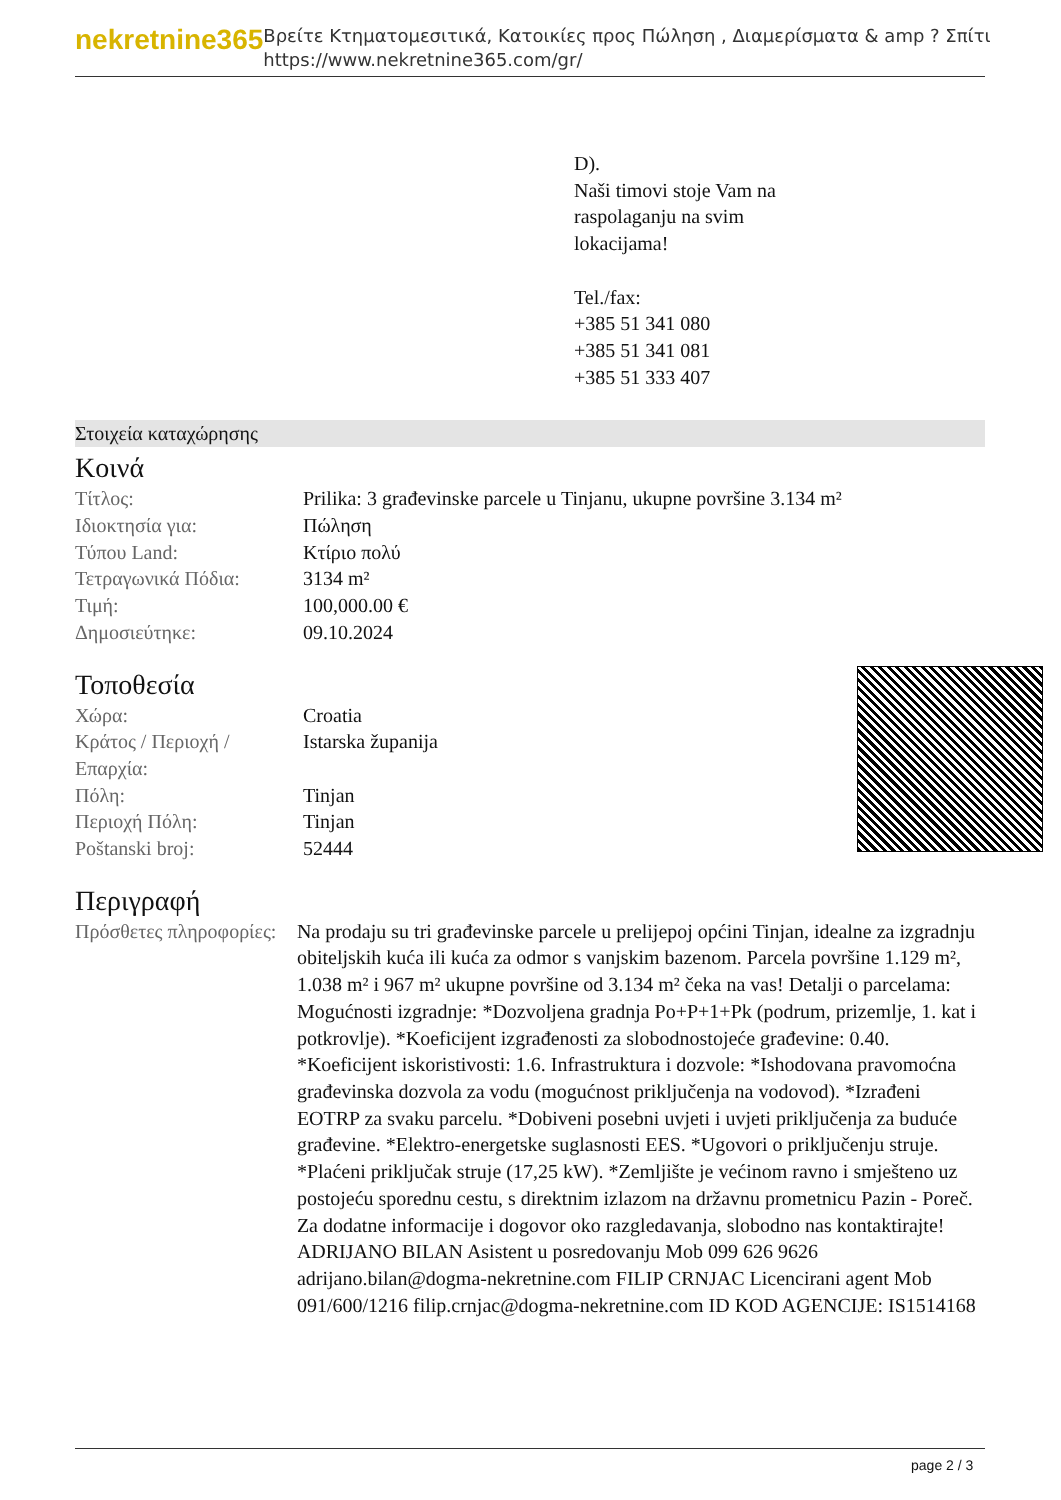nekretnine365
Βρείτε Κτηματομεσιτικά, Κατοικίες προς Πώληση , Διαμερίσματα & amp ? Σπίτι
https://www.nekretnine365.com/gr/
D).
Naši timovi stoje Vam na
raspolaganju na svim
lokacijama!
Tel./fax:
+385 51 341 080
+385 51 341 081
+385 51 333 407
Στοιχεία καταχώρησης
Κοινά
| Τίτλος: | Prilika: 3 građevinske parcele u Tinjanu, ukupne površine 3.134 m² |
| Ιδιοκτησία για: | Πώληση |
| Τύπου Land: | Κτίριο πολύ |
| Τετραγωνικά Πόδια: | 3134 m² |
| Τιμή: | 100,000.00 € |
| Δημοσιεύτηκε: | 09.10.2024 |
Τοποθεσία
| Χώρα: | Croatia |
| Κράτος / Περιοχή / Επαρχία: | Istarska županija |
| Πόλη: | Tinjan |
| Περιοχή Πόλη: | Tinjan |
| Poštanski broj: | 52444 |
Περιγραφή
| Πρόσθετες πληροφορίες: | Na prodaju su tri građevinske parcele u prelijepoj općini Tinjan, idealne za izgradnju obiteljskih kuća ili kuća za odmor s vanjskim bazenom. Parcela površine 1.129 m², 1.038 m² i 967 m² ukupne površine od 3.134 m² čeka na vas! Detalji o parcelama: Mogućnosti izgradnje: *Dozvoljena gradnja Po+P+1+Pk (podrum, prizemlje, 1. kat i potkrovlje). *Koeficijent izgrađenosti za slobodnostojeće građevine: 0.40. *Koeficijent iskoristivosti: 1.6. Infrastruktura i dozvole: *Ishodovana pravomoćna građevinska dozvola za vodu (mogućnost priključenja na vodovod). *Izrađeni EOTRP za svaku parcelu. *Dobiveni posebni uvjeti i uvjeti priključenja za buduće građevine. *Elektro-energetske suglasnosti EES. *Ugovori o priključenju struje. *Plaćeni priključak struje (17,25 kW). *Zemljište je većinom ravno i smješteno uz postojeću sporednu cestu, s direktnim izlazom na državnu prometnicu Pazin - Poreč. Za dodatne informacije i dogovor oko razgledavanja, slobodno nas kontaktirajte! ADRIJANO BILAN Asistent u posredovanju Mob 099 626 9626 adrijano.bilan@dogma-nekretnine.com FILIP CRNJAC Licencirani agent Mob 091/600/1216 filip.crnjac@dogma-nekretnine.com ID KOD AGENCIJE: IS1514168 |
page 2 / 3